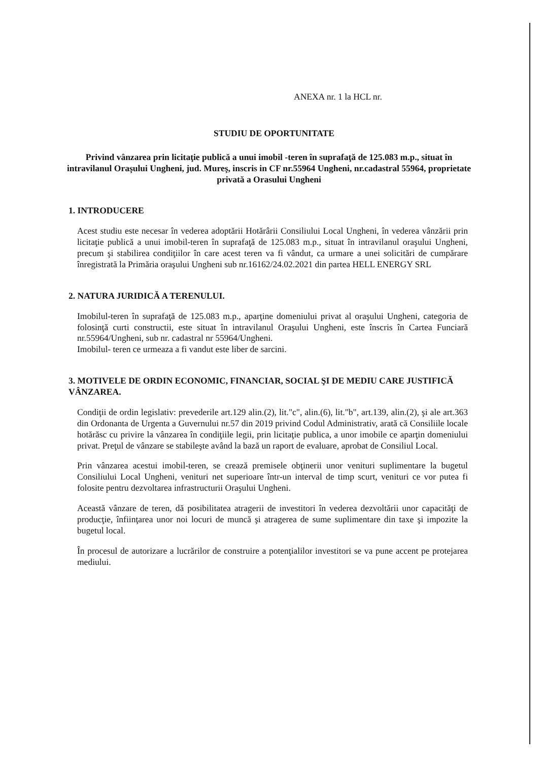ANEXA nr. 1 la HCL nr.
STUDIU DE OPORTUNITATE
Privind vânzarea prin licitaţie publică a unui imobil -teren în suprafaţă de 125.083 m.p., situat în intravilanul Oraşului Ungheni, jud. Mureş, inscris in CF nr.55964 Ungheni, nr.cadastral 55964, proprietate privată a Orasului Ungheni
1. INTRODUCERE
Acest studiu este necesar în vederea adoptării Hotărârii Consiliului Local Ungheni, în vederea vânzării prin licitaţie publică a unui imobil-teren în suprafaţă de 125.083 m.p., situat în intravilanul oraşului Ungheni, precum şi stabilirea condiţiilor în care acest teren va fi vândut, ca urmare a unei solicitări de cumpărare înregistrată la Primăria oraşului Ungheni sub nr.16162/24.02.2021 din partea HELL ENERGY SRL
2. NATURA JURIDICĂ A TERENULUI.
Imobilul-teren în suprafaţă de 125.083 m.p., aparţine domeniului privat al oraşului Ungheni, categoria de folosinţă curti constructii, este situat în intravilanul Oraşului Ungheni, este înscris în Cartea Funciară nr.55964/Ungheni, sub nr. cadastral nr 55964/Ungheni.
Imobilul- teren ce urmeaza a fi vandut este liber de sarcini.
3. MOTIVELE DE ORDIN ECONOMIC, FINANCIAR, SOCIAL ŞI DE MEDIU CARE JUSTIFICĂ VÂNZAREA.
Condiţii de ordin legislativ: prevederile art.129 alin.(2), lit."c", alin.(6), lit."b", art.139, alin.(2), şi ale art.363 din Ordonanta de Urgenta a Guvernului nr.57 din 2019 privind Codul Administrativ, arată că Consiliile locale hotărăsc cu privire la vânzarea în condiţiile legii, prin licitaţie publica, a unor imobile ce aparţin domeniului privat. Preţul de vânzare se stabileşte având la bază un raport de evaluare, aprobat de Consiliul Local.
Prin vânzarea acestui imobil-teren, se crează premisele obţinerii unor venituri suplimentare la bugetul Consiliului Local Ungheni, venituri net superioare într-un interval de timp scurt, venituri ce vor putea fi folosite pentru dezvoltarea infrastructurii Oraşului Ungheni.
Această vânzare de teren, dă posibilitatea atragerii de investitori în vederea dezvoltării unor capacităţi de producţie, înfiinţarea unor noi locuri de muncă şi atragerea de sume suplimentare din taxe şi impozite la bugetul local.
În procesul de autorizare a lucrărilor de construire a potenţialilor investitori se va pune accent pe protejarea mediului.